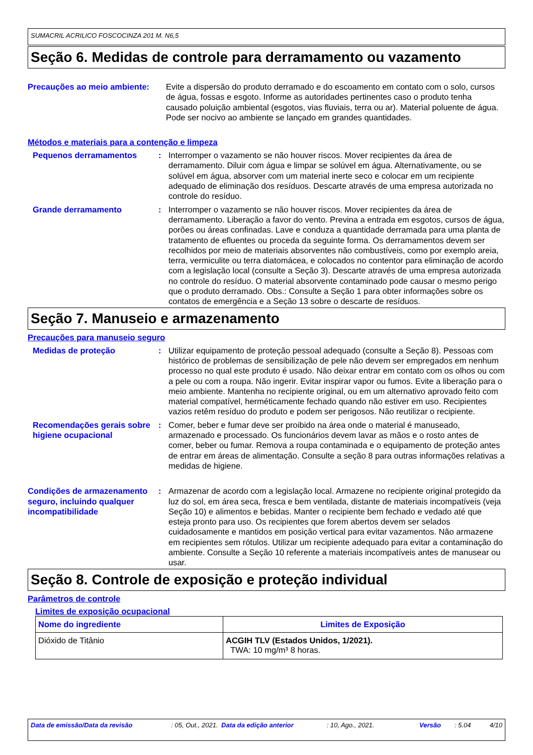SUMACRIL ACRILICO FOSCOCINZA 201 M. N6,5
Seção 6. Medidas de controle para derramamento ou vazamento
Precauções ao meio ambiente:
Evite a dispersão do produto derramado e do escoamento em contato com o solo, cursos de água, fossas e esgoto. Informe as autoridades pertinentes caso o produto tenha causado poluição ambiental (esgotos, vias fluviais, terra ou ar). Material poluente de água. Pode ser nocivo ao ambiente se lançado em grandes quantidades.
Métodos e materiais para a contenção e limpeza
Pequenos derramamentos : Interromper o vazamento se não houver riscos. Mover recipientes da área de derramamento. Diluir com água e limpar se solúvel em água. Alternativamente, ou se solúvel em água, absorver com um material inerte seco e colocar em um recipiente adequado de eliminação dos resíduos. Descarte através de uma empresa autorizada no controle do resíduo.
Grande derramamento : Interromper o vazamento se não houver riscos. Mover recipientes da área de derramamento. Liberação a favor do vento. Previna a entrada em esgotos, cursos de água, porões ou áreas confinadas. Lave e conduza a quantidade derramada para uma planta de tratamento de efluentes ou proceda da seguinte forma. Os derramamentos devem ser recolhidos por meio de materiais absorventes não combustíveis, como por exemplo areia, terra, vermiculite ou terra diatomácea, e colocados no contentor para eliminação de acordo com a legislação local (consulte a Seção 3). Descarte através de uma empresa autorizada no controle do resíduo. O material absorvente contaminado pode causar o mesmo perigo que o produto derramado. Obs.: Consulte a Seção 1 para obter informações sobre os contatos de emergência e a Seção 13 sobre o descarte de resíduos.
Seção 7. Manuseio e armazenamento
Precauções para manuseio seguro
Medidas de proteção : Utilizar equipamento de proteção pessoal adequado (consulte a Seção 8). Pessoas com histórico de problemas de sensibilização de pele não devem ser empregados em nenhum processo no qual este produto é usado. Não deixar entrar em contato com os olhos ou com a pele ou com a roupa. Não ingerir. Evitar inspirar vapor ou fumos. Evite a liberação para o meio ambiente. Mantenha no recipiente original, ou em um alternativo aprovado feito com material compatível, herméticamente fechado quando não estiver em uso. Recipientes vazios retêm resíduo do produto e podem ser perigosos. Não reutilizar o recipiente.
Recomendações gerais sobre higiene ocupacional
: Comer, beber e fumar deve ser proibido na área onde o material é manuseado, armazenado e processado. Os funcionários devem lavar as mãos e o rosto antes de comer, beber ou fumar. Remova a roupa contaminada e o equipamento de proteção antes de entrar em áreas de alimentação. Consulte a seção 8 para outras informações relativas a medidas de higiene.
Condições de armazenamento seguro, incluindo qualquer incompatibilidade
: Armazenar de acordo com a legislação local. Armazene no recipiente original protegido da luz do sol, em área seca, fresca e bem ventilada, distante de materiais incompatíveis (veja Seção 10) e alimentos e bebidas. Manter o recipiente bem fechado e vedado até que esteja pronto para uso. Os recipientes que forem abertos devem ser selados cuidadosamente e mantidos em posição vertical para evitar vazamentos. Não armazene em recipientes sem rótulos. Utilizar um recipiente adequado para evitar a contaminação do ambiente. Consulte a Seção 10 referente a materiais incompatíveis antes de manusear ou usar.
Seção 8. Controle de exposição e proteção individual
Parâmetros de controle
Limites de exposição ocupacional
| Nome do ingrediente | Limites de Exposição |
| --- | --- |
| Dióxido de Titânio | ACGIH TLV (Estados Unidos, 1/2021). TWA: 10 mg/m³ 8 horas. |
Data de emissão/Data da revisão : 05, Out., 2021.
Data da edição anterior : 10, Ago., 2021. Versão : 5.04 4/10